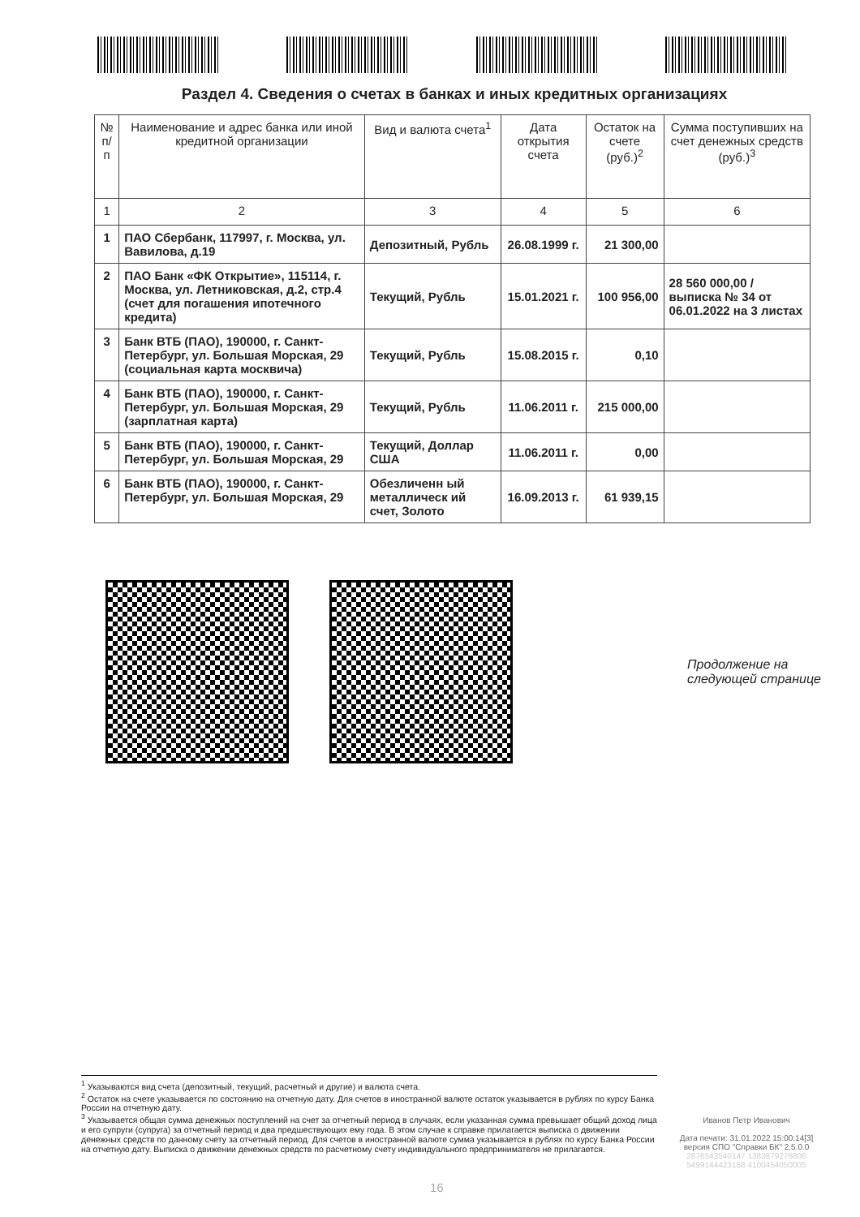Раздел 4. Сведения о счетах в банках и иных кредитных организациях
| № п/п | Наименование и адрес банка или иной кредитной организации | Вид и валюта счета<sup>1</sup> | Дата открытия счета | Остаток на счете (руб.)<sup>2</sup> | Сумма поступивших на счет денежных средств (руб.)<sup>3</sup> |
| --- | --- | --- | --- | --- | --- |
| 1 | 2 | 3 | 4 | 5 | 6 |
| 1 | ПАО Сбербанк, 117997, г. Москва, ул. Вавилова, д.19 | Депозитный, Рубль | 26.08.1999 г. | 21 300,00 | |
| 2 | ПАО Банк «ФК Открытие», 115114, г. Москва, ул. Летниковская, д.2, стр.4 (счет для погашения ипотечного кредита) | Текущий, Рубль | 15.01.2021 г. | 100 956,00 | 28 560 000,00 / выписка № 34 от 06.01.2022 на 3 листах |
| 3 | Банк ВТБ (ПАО), 190000, г. Санкт-Петербург, ул. Большая Морская, 29 (социальная карта москвича) | Текущий, Рубль | 15.08.2015 г. | 0,10 | |
| 4 | Банк ВТБ (ПАО), 190000, г. Санкт-Петербург, ул. Большая Морская, 29 (зарплатная карта) | Текущий, Рубль | 11.06.2011 г. | 215 000,00 | |
| 5 | Банк ВТБ (ПАО), 190000, г. Санкт-Петербург, ул. Большая Морская, 29 | Текущий, Доллар США | 11.06.2011 г. | 0,00 | |
| 6 | Банк ВТБ (ПАО), 190000, г. Санкт-Петербург, ул. Большая Морская, 29 | Обезличенн ый металлическ ий счет, Золото | 16.09.2013 г. | 61 939,15 | |
Продолжение на
следующей странице
<sup>1</sup> Указываются вид счета (депозитный, текущий, расчетный и другие) и валюта счета.
<sup>2</sup> Остаток на счете указывается по состоянию на отчетную дату. Для счетов в иностранной валюте остаток указывается в рублях по курсу Банка России на отчетную дату.
<sup>3</sup> Указывается общая сумма денежных поступлений на счет за отчетный период в случаях, если указанная сумма превышает общий доход лица и его супруги (супруга) за отчетный период и два предшествующих ему года. В этом случае к справке прилагается выписка о движении денежных средств по данному счету за отчетный период. Для счетов в иностранной валюте сумма указывается в рублях по курсу Банка России на отчетную дату. Выписка о движении денежных средств по расчетному счету индивидуального предпринимателя не прилагается.
Иванов Петр Иванович
Дата печати: 31.01.2022 15:00:14[3]
версия СПО "Справки БК" 2.5.0.0
2876543540147 1383879276806
5499144423168 4100454050005
16